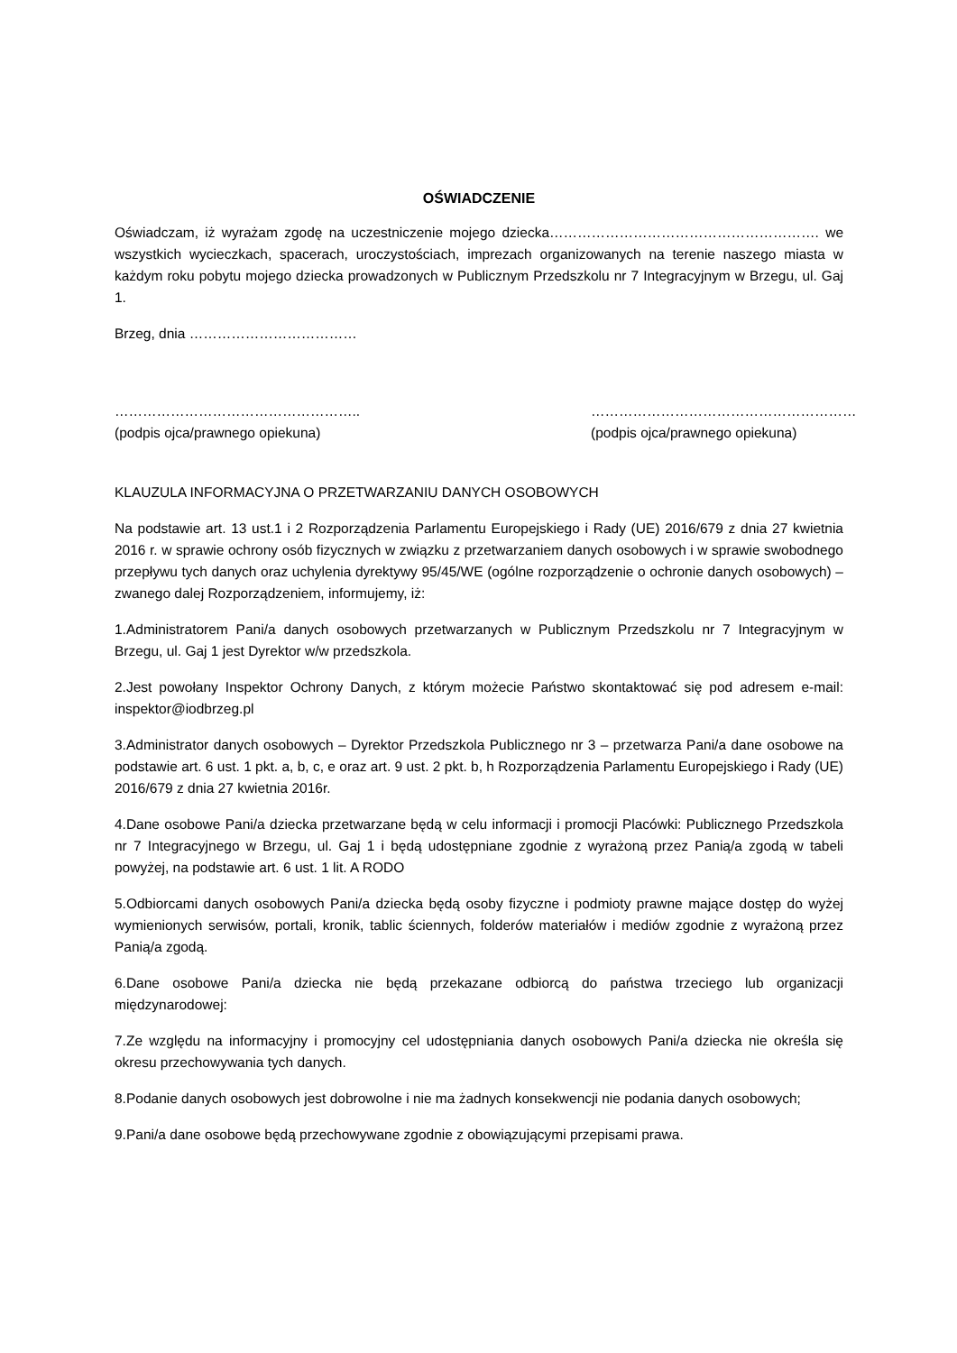OŚWIADCZENIE
Oświadczam, iż wyrażam zgodę na uczestniczenie mojego dziecka…………………………………………………. we wszystkich wycieczkach, spacerach, uroczystościach, imprezach organizowanych na terenie naszego miasta w każdym roku pobytu mojego dziecka prowadzonych w Publicznym Przedszkolu nr 7 Integracyjnym w Brzegu, ul. Gaj 1.
Brzeg, dnia ………………………………
……………………………………………..
(podpis ojca/prawnego opiekuna)
…………………………………………………
(podpis ojca/prawnego opiekuna)
KLAUZULA INFORMACYJNA O PRZETWARZANIU DANYCH OSOBOWYCH
Na podstawie art. 13 ust.1 i 2 Rozporządzenia Parlamentu Europejskiego i Rady (UE) 2016/679 z dnia 27 kwietnia 2016 r. w sprawie ochrony osób fizycznych w związku z przetwarzaniem danych osobowych i w sprawie swobodnego przepływu tych danych oraz uchylenia dyrektywy 95/45/WE (ogólne rozporządzenie o ochronie danych osobowych) – zwanego dalej Rozporządzeniem, informujemy, iż:
1.Administratorem Pani/a danych osobowych przetwarzanych w Publicznym Przedszkolu nr 7 Integracyjnym w Brzegu, ul. Gaj 1 jest Dyrektor w/w przedszkola.
2.Jest powołany Inspektor Ochrony Danych, z którym możecie Państwo skontaktować się pod adresem e-mail: inspektor@iodbrzeg.pl
3.Administrator danych osobowych – Dyrektor Przedszkola Publicznego nr 3 – przetwarza Pani/a dane osobowe na podstawie art. 6 ust. 1 pkt. a, b, c, e oraz art. 9 ust. 2 pkt. b, h Rozporządzenia Parlamentu Europejskiego i Rady (UE) 2016/679 z dnia 27 kwietnia 2016r.
4.Dane osobowe Pani/a dziecka przetwarzane będą w celu informacji i promocji Placówki: Publicznego Przedszkola nr 7 Integracyjnego w Brzegu, ul. Gaj 1 i będą udostępniane zgodnie z wyrażoną przez Panią/a zgodą w tabeli powyżej, na podstawie art. 6 ust. 1 lit. A RODO
5.Odbiorcami danych osobowych Pani/a dziecka będą osoby fizyczne i podmioty prawne mające dostęp do wyżej wymienionych serwisów, portali, kronik, tablic ściennych, folderów materiałów i mediów zgodnie z wyrażoną przez Panią/a zgodą.
6.Dane osobowe Pani/a dziecka nie będą przekazane odbiorcą do państwa trzeciego lub organizacji międzynarodowej:
7.Ze względu na informacyjny i promocyjny cel udostępniania danych osobowych Pani/a dziecka nie określa się okresu przechowywania tych danych.
8.Podanie danych osobowych jest dobrowolne i nie ma żadnych konsekwencji nie podania danych osobowych;
9.Pani/a dane osobowe będą przechowywane zgodnie z obowiązującymi przepisami prawa.